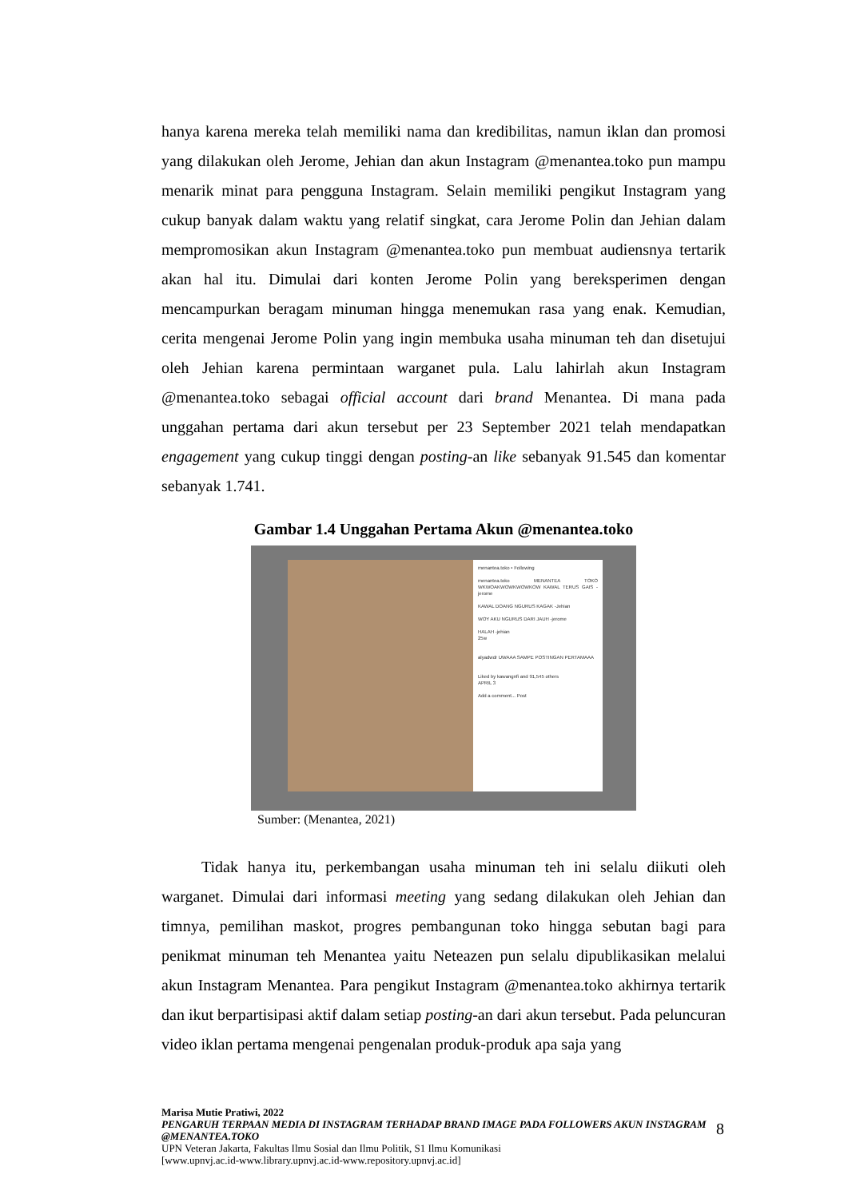hanya karena mereka telah memiliki nama dan kredibilitas, namun iklan dan promosi yang dilakukan oleh Jerome, Jehian dan akun Instagram @menantea.toko pun mampu menarik minat para pengguna Instagram. Selain memiliki pengikut Instagram yang cukup banyak dalam waktu yang relatif singkat, cara Jerome Polin dan Jehian dalam mempromosikan akun Instagram @menantea.toko pun membuat audiensnya tertarik akan hal itu. Dimulai dari konten Jerome Polin yang bereksperimen dengan mencampurkan beragam minuman hingga menemukan rasa yang enak. Kemudian, cerita mengenai Jerome Polin yang ingin membuka usaha minuman teh dan disetujui oleh Jehian karena permintaan warganet pula. Lalu lahirlah akun Instagram @menantea.toko sebagai official account dari brand Menantea. Di mana pada unggahan pertama dari akun tersebut per 23 September 2021 telah mendapatkan engagement yang cukup tinggi dengan posting-an like sebanyak 91.545 dan komentar sebanyak 1.741.
Gambar 1.4 Unggahan Pertama Akun @menantea.toko
menantea.toko • Following
menantea.toko MENANTEA TOKO WKWOAKWOWKWOWKOW KAWAL TERUS GAIS -jerome
KAWAL DOANG NGURUS KAGAK -Jehian
WOY AKU NGURUS DARI JAUH -jerome
HALAH -jehian
25w
alyadwdr UWAAA SAMPE POSTINGAN PERTAMAAA
Liked by kawangnfi and 91,545 others
APRIL 3
Add a comment... Post
Sumber: (Menantea, 2021)
Tidak hanya itu, perkembangan usaha minuman teh ini selalu diikuti oleh warganet. Dimulai dari informasi meeting yang sedang dilakukan oleh Jehian dan timnya, pemilihan maskot, progres pembangunan toko hingga sebutan bagi para penikmat minuman teh Menantea yaitu Neteazen pun selalu dipublikasikan melalui akun Instagram Menantea. Para pengikut Instagram @menantea.toko akhirnya tertarik dan ikut berpartisipasi aktif dalam setiap posting-an dari akun tersebut. Pada peluncuran video iklan pertama mengenai pengenalan produk-produk apa saja yang
Marisa Mutie Pratiwi, 2022
PENGARUH TERPAAN MEDIA DI INSTAGRAM TERHADAP BRAND IMAGE PADA FOLLOWERS AKUN INSTAGRAM @MENANTEA.TOKO
UPN Veteran Jakarta, Fakultas Ilmu Sosial dan Ilmu Politik, S1 Ilmu Komunikasi
[www.upnvj.ac.id-www.library.upnvj.ac.id-www.repository.upnvj.ac.id]
8